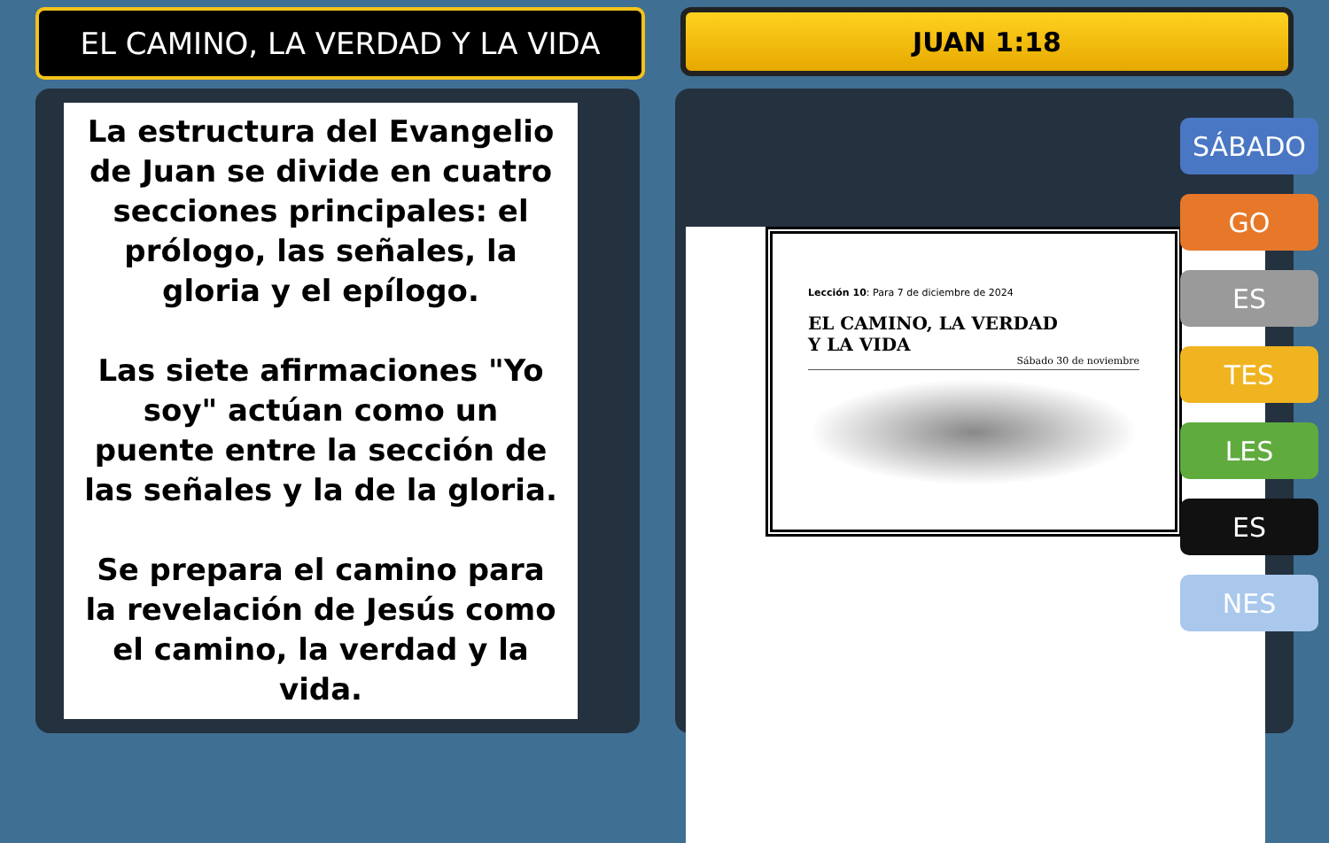EL CAMINO, LA VERDAD Y LA VIDA
JUAN 1:18
La estructura del Evangelio de Juan se divide en cuatro secciones principales: el prólogo, las señales, la gloria y el epílogo.
Las siete afirmaciones "Yo soy" actúan como un puente entre la sección de las señales y la de la gloria.
Se prepara el camino para la revelación de Jesús como el camino, la verdad y la vida.
Lección 10: Para 7 de diciembre de 2024
EL CAMINO, LA VERDAD
Y LA VIDA
Sábado 30 de noviembre
SÁBADO
GO
ES
TES
LES
ES
NES